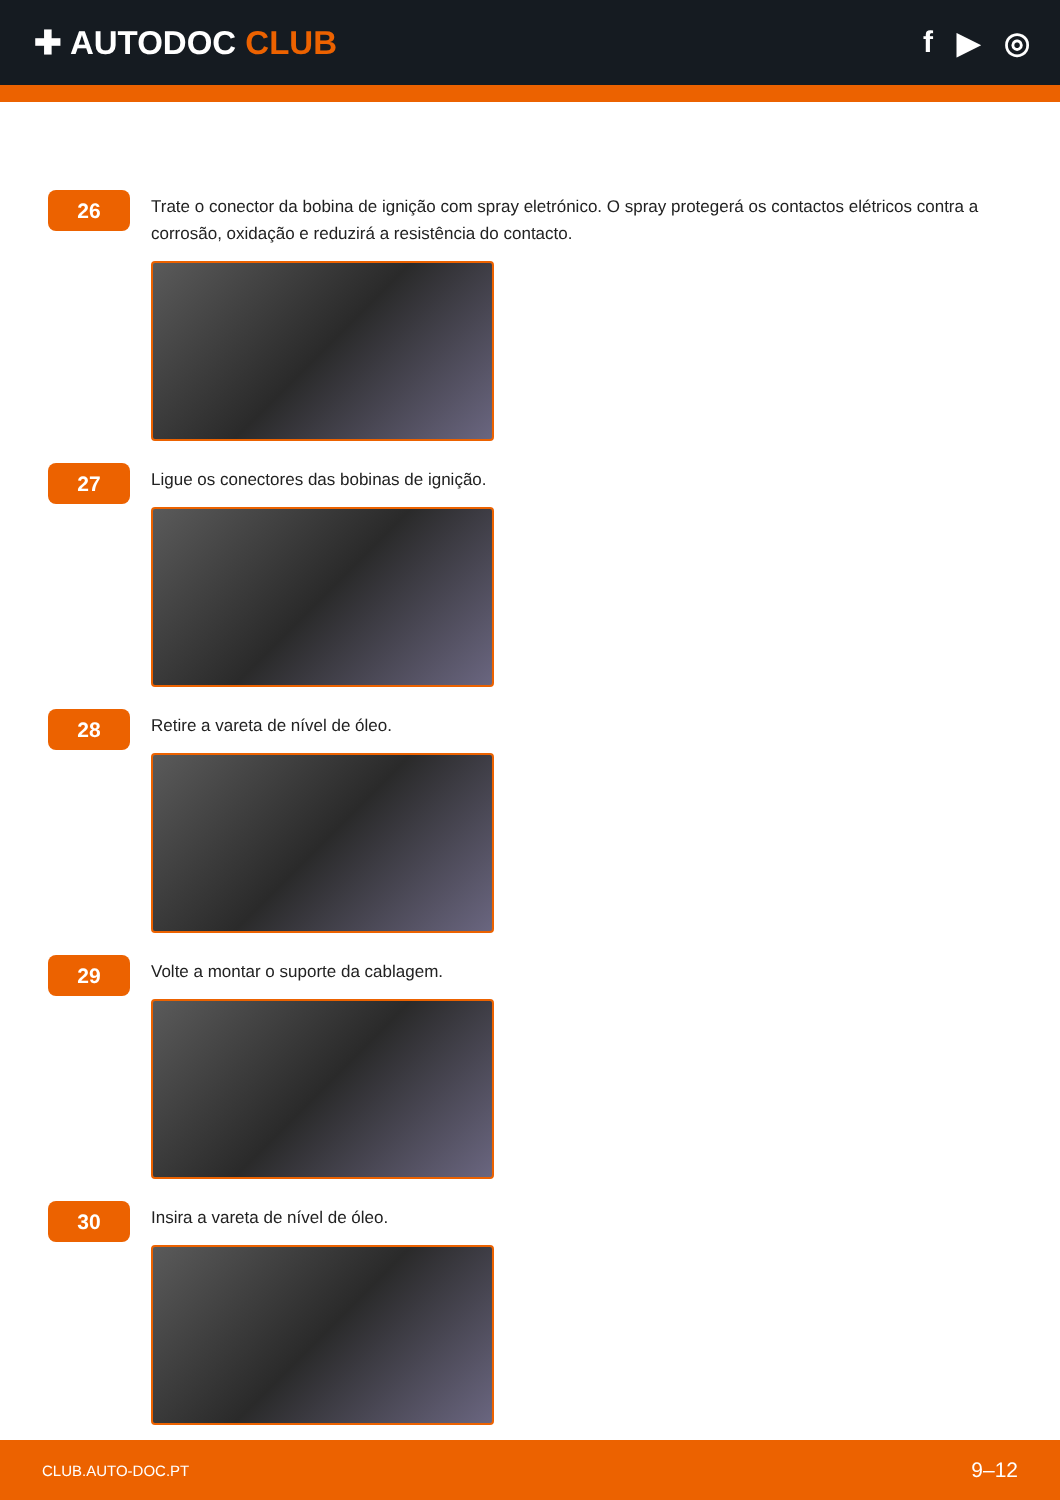✚ AUTODOC CLUB f ▶ ◎
26
Trate o conector da bobina de ignição com spray eletrónico. O spray protegerá os contactos elétricos contra a corrosão, oxidação e reduzirá a resistência do contacto.
27
Ligue os conectores das bobinas de ignição.
28
Retire a vareta de nível de óleo.
29
Volte a montar o suporte da cablagem.
30
Insira a vareta de nível de óleo.
CLUB.AUTO-DOC.PT 9–12